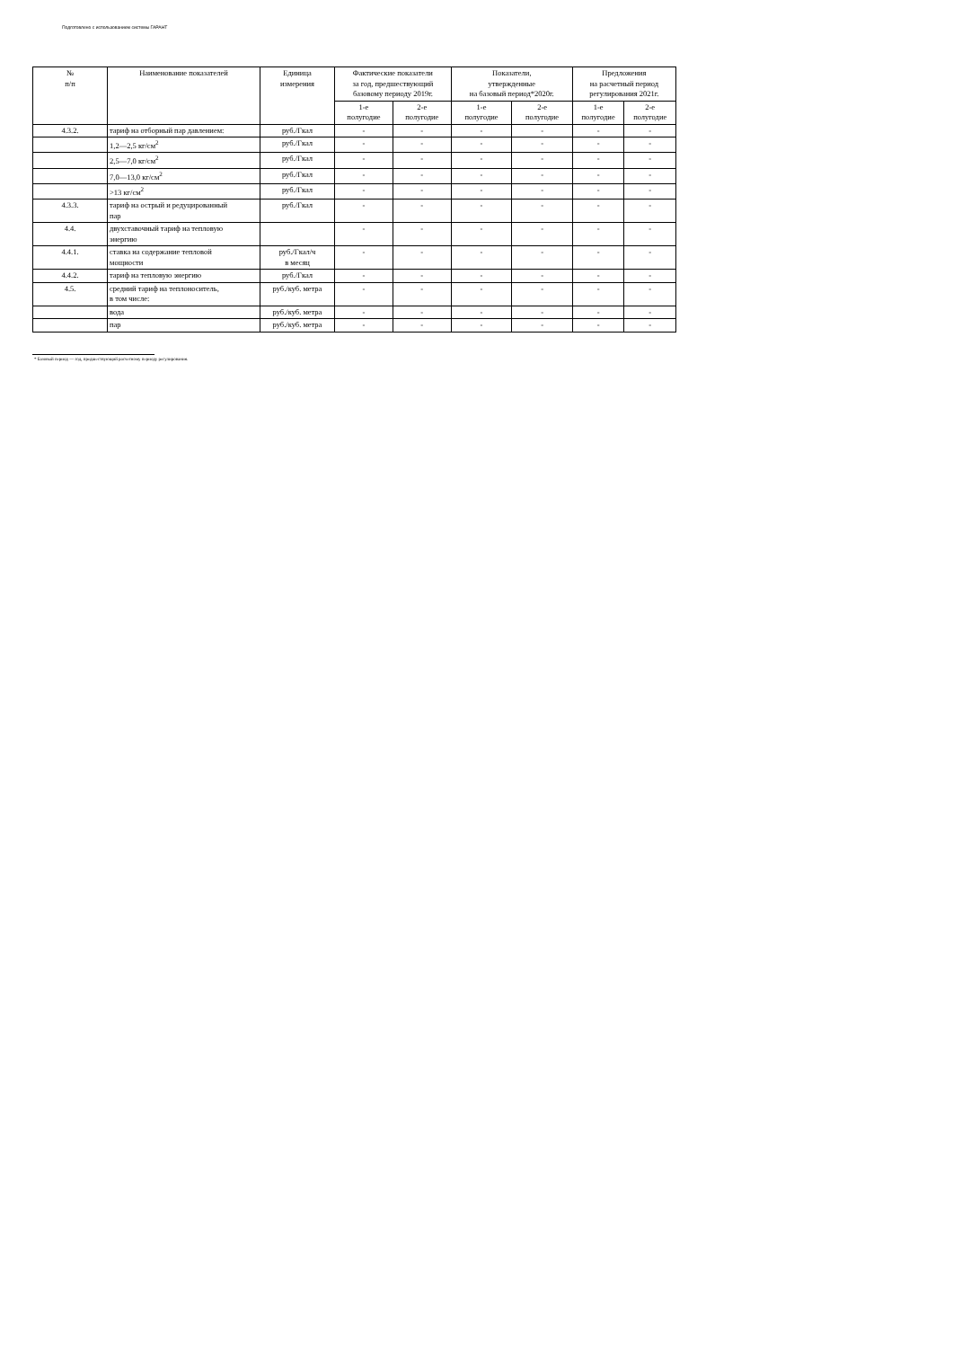Подготовлено с использованием системы ГАРАНТ
| № п/п | Наименование показателей | Единица измерения | Фактические показатели за год, предшествующий базовому периоду 2019г. | | Показатели, утвержденные на базовый период*2020г. | | Предложения на расчетный период регулирования 2021г. | |
| --- | --- | --- | --- | --- | --- | --- | --- | --- |
| | | | 1-е полугодие | 2-е полугодие | 1-е полугодие | 2-е полугодие | 1-е полугодие | 2-е полугодие |
| 4.3.2. | тариф на отборный пар давлением: | руб./Гкал | - | - | - | - | - | - |
| | 1,2—2,5 кг/см<sup>2</sup> | руб./Гкал | - | - | - | - | - | - |
| | 2,5—7,0 кг/см<sup>2</sup> | руб./Гкал | - | - | - | - | - | - |
| | 7,0—13,0 кг/см<sup>2</sup> | руб./Гкал | - | - | - | - | - | - |
| | >13 кг/см<sup>2</sup> | руб./Гкал | - | - | - | - | - | - |
| 4.3.3. | тариф на острый и редуцированный пар | руб./Гкал | - | - | - | - | - | - |
| 4.4. | двухставочный тариф на тепловую энергию | | - | - | - | - | - | - |
| 4.4.1. | ставка на содержание тепловой мощности | руб./Гкал/ч в месяц | - | - | - | - | - | - |
| 4.4.2. | тариф на тепловую энергию | руб./Гкал | - | - | - | - | - | - |
| 4.5. | средний тариф на теплоноситель, в том числе: | руб./куб. метра | - | - | - | - | - | - |
| | вода | руб./куб. метра | - | - | - | - | - | - |
| | пар | руб./куб. метра | - | - | - | - | - | - |
* Базовый период — год, предшествующий расчетному периоду регулирования.